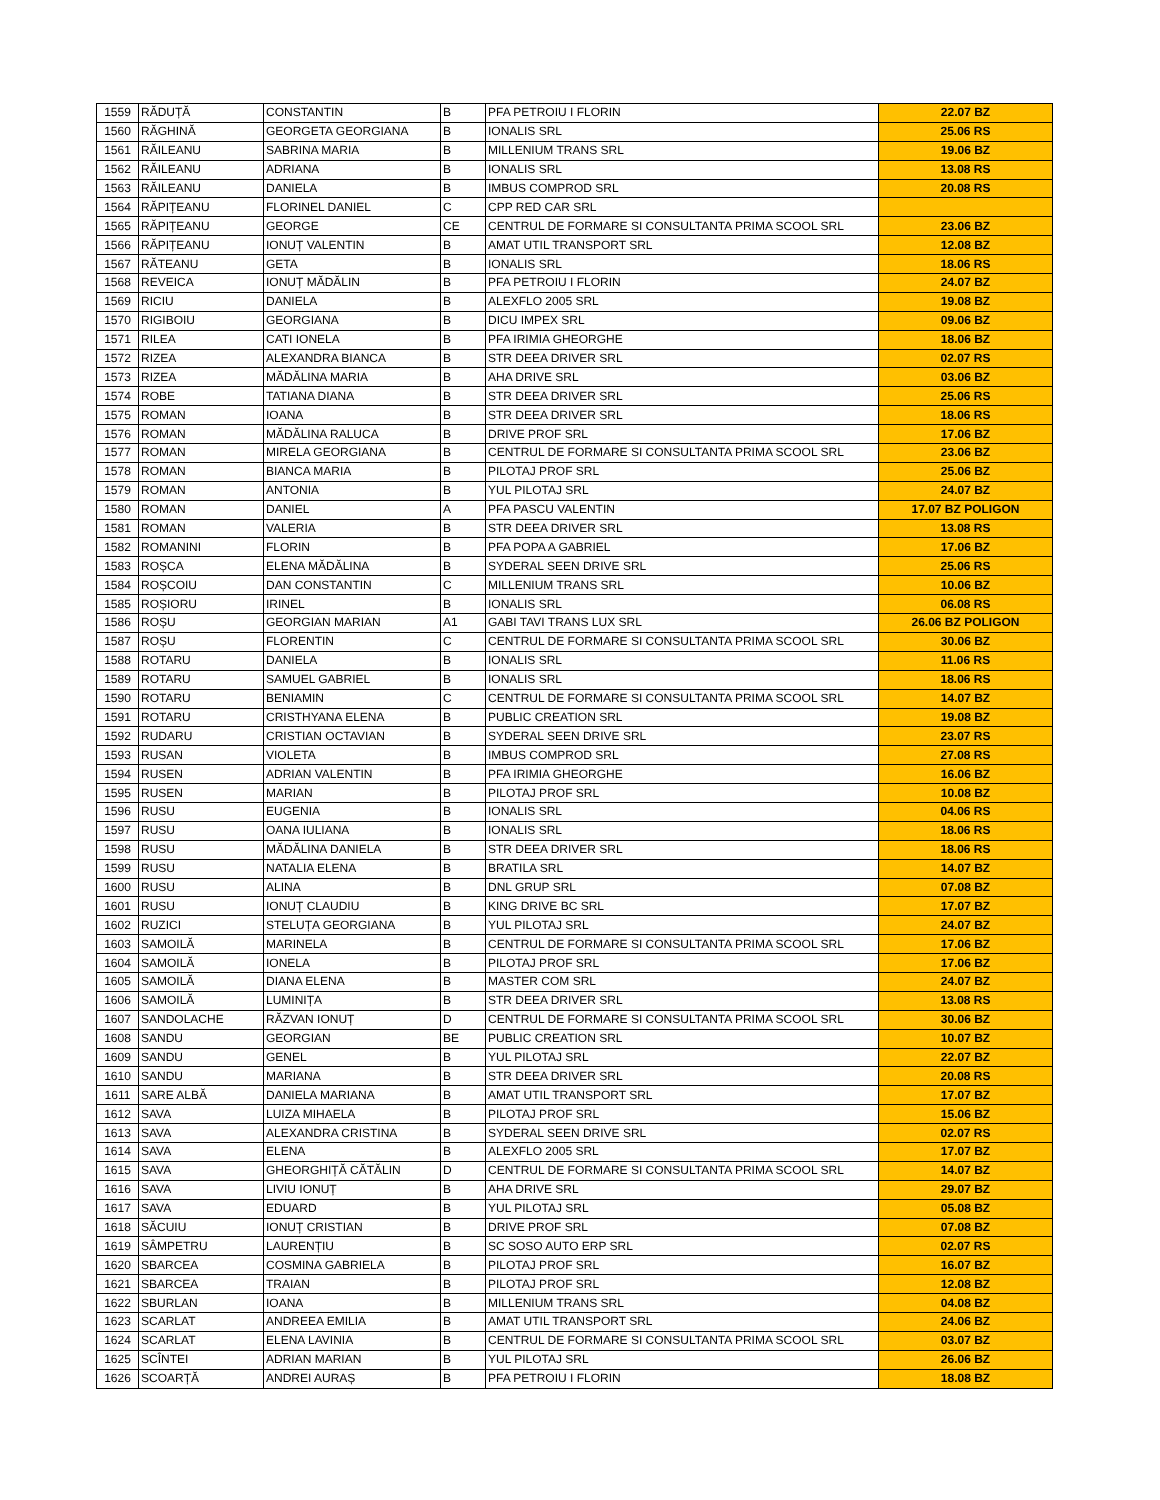| 1559 | RĂDUȚĂ | CONSTANTIN | B | PFA PETROIU I FLORIN | 22.07 BZ |
| 1560 | RĂGHINĂ | GEORGETA GEORGIANA | B | IONALIS SRL | 25.06 RS |
| 1561 | RĂILEANU | SABRINA MARIA | B | MILLENIUM TRANS SRL | 19.06 BZ |
| 1562 | RĂILEANU | ADRIANA | B | IONALIS SRL | 13.08 RS |
| 1563 | RĂILEANU | DANIELA | B | IMBUS COMPROD SRL | 20.08 RS |
| 1564 | RĂPIȚEANU | FLORINEL DANIEL | C | CPP RED CAR SRL | |
| 1565 | RĂPIȚEANU | GEORGE | CE | CENTRUL DE FORMARE SI CONSULTANTA PRIMA SCOOL SRL | 23.06 BZ |
| 1566 | RĂPIȚEANU | IONUȚ VALENTIN | B | AMAT UTIL TRANSPORT SRL | 12.08 BZ |
| 1567 | RĂTEANU | GETA | B | IONALIS SRL | 18.06 RS |
| 1568 | REVEICA | IONUȚ MĂDĂLIN | B | PFA PETROIU I FLORIN | 24.07 BZ |
| 1569 | RICIU | DANIELA | B | ALEXFLO 2005 SRL | 19.08 BZ |
| 1570 | RIGIBOIU | GEORGIANA | B | DICU IMPEX SRL | 09.06 BZ |
| 1571 | RILEA | CATI IONELA | B | PFA IRIMIA GHEORGHE | 18.06 BZ |
| 1572 | RIZEA | ALEXANDRA BIANCA | B | STR DEEA DRIVER SRL | 02.07 RS |
| 1573 | RIZEA | MĂDĂLINA MARIA | B | AHA DRIVE SRL | 03.06 BZ |
| 1574 | ROBE | TATIANA DIANA | B | STR DEEA DRIVER SRL | 25.06 RS |
| 1575 | ROMAN | IOANA | B | STR DEEA DRIVER SRL | 18.06 RS |
| 1576 | ROMAN | MĂDĂLINA RALUCA | B | DRIVE PROF SRL | 17.06 BZ |
| 1577 | ROMAN | MIRELA GEORGIANA | B | CENTRUL DE FORMARE SI CONSULTANTA PRIMA SCOOL SRL | 23.06 BZ |
| 1578 | ROMAN | BIANCA MARIA | B | PILOTAJ PROF SRL | 25.06 BZ |
| 1579 | ROMAN | ANTONIA | B | YUL PILOTAJ SRL | 24.07 BZ |
| 1580 | ROMAN | DANIEL | A | PFA PASCU VALENTIN | 17.07 BZ POLIGON |
| 1581 | ROMAN | VALERIA | B | STR DEEA DRIVER SRL | 13.08 RS |
| 1582 | ROMANINI | FLORIN | B | PFA POPA A GABRIEL | 17.06 BZ |
| 1583 | ROȘCA | ELENA MĂDĂLINA | B | SYDERAL SEEN DRIVE SRL | 25.06 RS |
| 1584 | ROȘCOIU | DAN CONSTANTIN | C | MILLENIUM TRANS SRL | 10.06 BZ |
| 1585 | ROȘIORU | IRINEL | B | IONALIS SRL | 06.08 RS |
| 1586 | ROȘU | GEORGIAN MARIAN | A1 | GABI TAVI TRANS LUX SRL | 26.06 BZ POLIGON |
| 1587 | ROȘU | FLORENTIN | C | CENTRUL DE FORMARE SI CONSULTANTA PRIMA SCOOL SRL | 30.06 BZ |
| 1588 | ROTARU | DANIELA | B | IONALIS SRL | 11.06 RS |
| 1589 | ROTARU | SAMUEL GABRIEL | B | IONALIS SRL | 18.06 RS |
| 1590 | ROTARU | BENIAMIN | C | CENTRUL DE FORMARE SI CONSULTANTA PRIMA SCOOL SRL | 14.07 BZ |
| 1591 | ROTARU | CRISTHYANA ELENA | B | PUBLIC CREATION SRL | 19.08 BZ |
| 1592 | RUDARU | CRISTIAN OCTAVIAN | B | SYDERAL SEEN DRIVE SRL | 23.07 RS |
| 1593 | RUSAN | VIOLETA | B | IMBUS COMPROD SRL | 27.08 RS |
| 1594 | RUSEN | ADRIAN VALENTIN | B | PFA IRIMIA GHEORGHE | 16.06 BZ |
| 1595 | RUSEN | MARIAN | B | PILOTAJ PROF SRL | 10.08 BZ |
| 1596 | RUSU | EUGENIA | B | IONALIS SRL | 04.06 RS |
| 1597 | RUSU | OANA IULIANA | B | IONALIS SRL | 18.06 RS |
| 1598 | RUSU | MĂDĂLINA DANIELA | B | STR DEEA DRIVER SRL | 18.06 RS |
| 1599 | RUSU | NATALIA ELENA | B | BRATILA SRL | 14.07 BZ |
| 1600 | RUSU | ALINA | B | DNL GRUP SRL | 07.08 BZ |
| 1601 | RUSU | IONUȚ CLAUDIU | B | KING DRIVE BC SRL | 17.07 BZ |
| 1602 | RUZICI | STELUȚA GEORGIANA | B | YUL PILOTAJ SRL | 24.07 BZ |
| 1603 | SAMOILĂ | MARINELA | B | CENTRUL DE FORMARE SI CONSULTANTA PRIMA SCOOL SRL | 17.06 BZ |
| 1604 | SAMOILĂ | IONELA | B | PILOTAJ PROF SRL | 17.06 BZ |
| 1605 | SAMOILĂ | DIANA ELENA | B | MASTER COM SRL | 24.07 BZ |
| 1606 | SAMOILĂ | LUMINIȚA | B | STR DEEA DRIVER SRL | 13.08 RS |
| 1607 | SANDOLACHE | RĂZVAN IONUȚ | D | CENTRUL DE FORMARE SI CONSULTANTA PRIMA SCOOL SRL | 30.06 BZ |
| 1608 | SANDU | GEORGIAN | BE | PUBLIC CREATION SRL | 10.07 BZ |
| 1609 | SANDU | GENEL | B | YUL PILOTAJ SRL | 22.07 BZ |
| 1610 | SANDU | MARIANA | B | STR DEEA DRIVER SRL | 20.08 RS |
| 1611 | SARE ALBĂ | DANIELA MARIANA | B | AMAT UTIL TRANSPORT SRL | 17.07 BZ |
| 1612 | SAVA | LUIZA MIHAELA | B | PILOTAJ PROF SRL | 15.06 BZ |
| 1613 | SAVA | ALEXANDRA CRISTINA | B | SYDERAL SEEN DRIVE SRL | 02.07 RS |
| 1614 | SAVA | ELENA | B | ALEXFLO 2005 SRL | 17.07 BZ |
| 1615 | SAVA | GHEORGHIȚĂ CĂTĂLIN | D | CENTRUL DE FORMARE SI CONSULTANTA PRIMA SCOOL SRL | 14.07 BZ |
| 1616 | SAVA | LIVIU IONUȚ | B | AHA DRIVE SRL | 29.07 BZ |
| 1617 | SAVA | EDUARD | B | YUL PILOTAJ SRL | 05.08 BZ |
| 1618 | SĂCUIU | IONUȚ CRISTIAN | B | DRIVE PROF SRL | 07.08 BZ |
| 1619 | SÂMPETRU | LAURENȚIU | B | SC SOSO AUTO ERP SRL | 02.07 RS |
| 1620 | SBARCEA | COSMINA GABRIELA | B | PILOTAJ PROF SRL | 16.07 BZ |
| 1621 | SBARCEA | TRAIAN | B | PILOTAJ PROF SRL | 12.08 BZ |
| 1622 | SBURLAN | IOANA | B | MILLENIUM TRANS SRL | 04.08 BZ |
| 1623 | SCARLAT | ANDREEA EMILIA | B | AMAT UTIL TRANSPORT SRL | 24.06 BZ |
| 1624 | SCARLAT | ELENA LAVINIA | B | CENTRUL DE FORMARE SI CONSULTANTA PRIMA SCOOL SRL | 03.07 BZ |
| 1625 | SCÎNTEI | ADRIAN MARIAN | B | YUL PILOTAJ SRL | 26.06 BZ |
| 1626 | SCOARȚĂ | ANDREI AURAȘ | B | PFA PETROIU I FLORIN | 18.08 BZ |